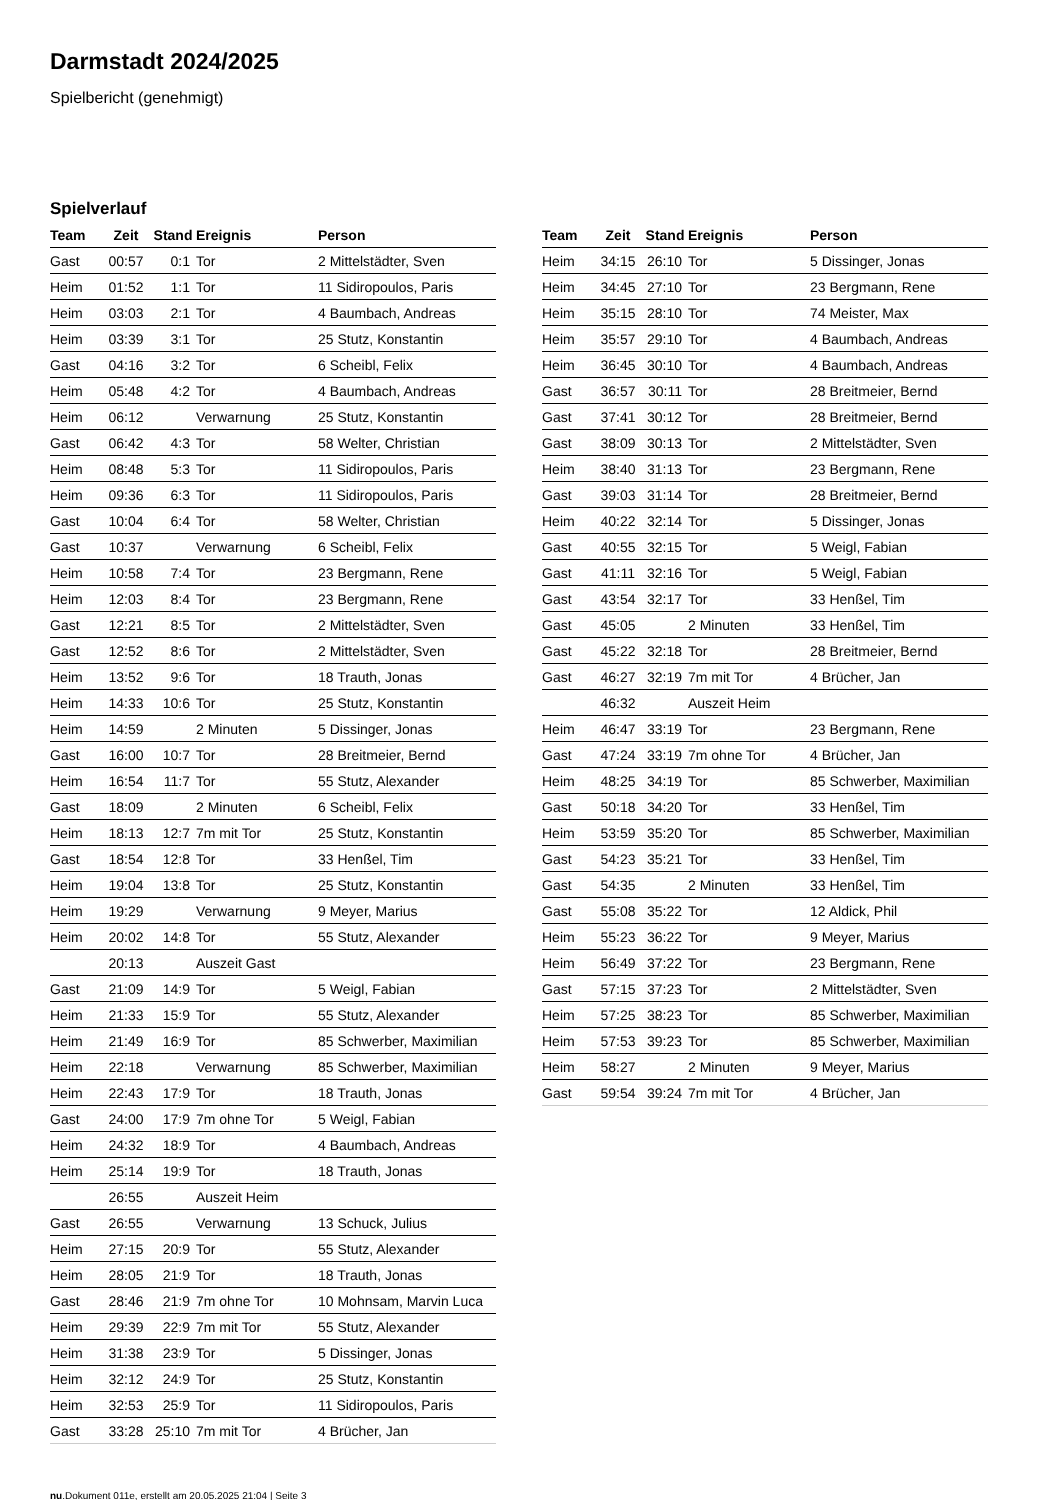Darmstadt 2024/2025
Spielbericht (genehmigt)
Spielverlauf
| Team | Zeit | Stand | Ereignis | Person |
| --- | --- | --- | --- | --- |
| Gast | 00:57 | 0:1 | Tor | 2 Mittelstädter, Sven |
| Heim | 01:52 | 1:1 | Tor | 11 Sidiropoulos, Paris |
| Heim | 03:03 | 2:1 | Tor | 4 Baumbach, Andreas |
| Heim | 03:39 | 3:1 | Tor | 25 Stutz, Konstantin |
| Gast | 04:16 | 3:2 | Tor | 6 Scheibl, Felix |
| Heim | 05:48 | 4:2 | Tor | 4 Baumbach, Andreas |
| Heim | 06:12 | | Verwarnung | 25 Stutz, Konstantin |
| Gast | 06:42 | 4:3 | Tor | 58 Welter, Christian |
| Heim | 08:48 | 5:3 | Tor | 11 Sidiropoulos, Paris |
| Heim | 09:36 | 6:3 | Tor | 11 Sidiropoulos, Paris |
| Gast | 10:04 | 6:4 | Tor | 58 Welter, Christian |
| Gast | 10:37 | | Verwarnung | 6 Scheibl, Felix |
| Heim | 10:58 | 7:4 | Tor | 23 Bergmann, Rene |
| Heim | 12:03 | 8:4 | Tor | 23 Bergmann, Rene |
| Gast | 12:21 | 8:5 | Tor | 2 Mittelstädter, Sven |
| Gast | 12:52 | 8:6 | Tor | 2 Mittelstädter, Sven |
| Heim | 13:52 | 9:6 | Tor | 18 Trauth, Jonas |
| Heim | 14:33 | 10:6 | Tor | 25 Stutz, Konstantin |
| Heim | 14:59 | | 2 Minuten | 5 Dissinger, Jonas |
| Gast | 16:00 | 10:7 | Tor | 28 Breitmeier, Bernd |
| Heim | 16:54 | 11:7 | Tor | 55 Stutz, Alexander |
| Gast | 18:09 | | 2 Minuten | 6 Scheibl, Felix |
| Heim | 18:13 | 12:7 | 7m mit Tor | 25 Stutz, Konstantin |
| Gast | 18:54 | 12:8 | Tor | 33 Henßel, Tim |
| Heim | 19:04 | 13:8 | Tor | 25 Stutz, Konstantin |
| Heim | 19:29 | | Verwarnung | 9 Meyer, Marius |
| Heim | 20:02 | 14:8 | Tor | 55 Stutz, Alexander |
| | 20:13 | | Auszeit Gast | |
| Gast | 21:09 | 14:9 | Tor | 5 Weigl, Fabian |
| Heim | 21:33 | 15:9 | Tor | 55 Stutz, Alexander |
| Heim | 21:49 | 16:9 | Tor | 85 Schwerber, Maximilian |
| Heim | 22:18 | | Verwarnung | 85 Schwerber, Maximilian |
| Heim | 22:43 | 17:9 | Tor | 18 Trauth, Jonas |
| Gast | 24:00 | 17:9 | 7m ohne Tor | 5 Weigl, Fabian |
| Heim | 24:32 | 18:9 | Tor | 4 Baumbach, Andreas |
| Heim | 25:14 | 19:9 | Tor | 18 Trauth, Jonas |
| | 26:55 | | Auszeit Heim | |
| Gast | 26:55 | | Verwarnung | 13 Schuck, Julius |
| Heim | 27:15 | 20:9 | Tor | 55 Stutz, Alexander |
| Heim | 28:05 | 21:9 | Tor | 18 Trauth, Jonas |
| Gast | 28:46 | 21:9 | 7m ohne Tor | 10 Mohnsam, Marvin Luca |
| Heim | 29:39 | 22:9 | 7m mit Tor | 55 Stutz, Alexander |
| Heim | 31:38 | 23:9 | Tor | 5 Dissinger, Jonas |
| Heim | 32:12 | 24:9 | Tor | 25 Stutz, Konstantin |
| Heim | 32:53 | 25:9 | Tor | 11 Sidiropoulos, Paris |
| Gast | 33:28 | 25:10 | 7m mit Tor | 4 Brücher, Jan |
| Team | Zeit | Stand | Ereignis | Person |
| --- | --- | --- | --- | --- |
| Heim | 34:15 | 26:10 | Tor | 5 Dissinger, Jonas |
| Heim | 34:45 | 27:10 | Tor | 23 Bergmann, Rene |
| Heim | 35:15 | 28:10 | Tor | 74 Meister, Max |
| Heim | 35:57 | 29:10 | Tor | 4 Baumbach, Andreas |
| Heim | 36:45 | 30:10 | Tor | 4 Baumbach, Andreas |
| Gast | 36:57 | 30:11 | Tor | 28 Breitmeier, Bernd |
| Gast | 37:41 | 30:12 | Tor | 28 Breitmeier, Bernd |
| Gast | 38:09 | 30:13 | Tor | 2 Mittelstädter, Sven |
| Heim | 38:40 | 31:13 | Tor | 23 Bergmann, Rene |
| Gast | 39:03 | 31:14 | Tor | 28 Breitmeier, Bernd |
| Heim | 40:22 | 32:14 | Tor | 5 Dissinger, Jonas |
| Gast | 40:55 | 32:15 | Tor | 5 Weigl, Fabian |
| Gast | 41:11 | 32:16 | Tor | 5 Weigl, Fabian |
| Gast | 43:54 | 32:17 | Tor | 33 Henßel, Tim |
| Gast | 45:05 | | 2 Minuten | 33 Henßel, Tim |
| Gast | 45:22 | 32:18 | Tor | 28 Breitmeier, Bernd |
| Gast | 46:27 | 32:19 | 7m mit Tor | 4 Brücher, Jan |
| | 46:32 | | Auszeit Heim | |
| Heim | 46:47 | 33:19 | Tor | 23 Bergmann, Rene |
| Gast | 47:24 | 33:19 | 7m ohne Tor | 4 Brücher, Jan |
| Heim | 48:25 | 34:19 | Tor | 85 Schwerber, Maximilian |
| Gast | 50:18 | 34:20 | Tor | 33 Henßel, Tim |
| Heim | 53:59 | 35:20 | Tor | 85 Schwerber, Maximilian |
| Gast | 54:23 | 35:21 | Tor | 33 Henßel, Tim |
| Gast | 54:35 | | 2 Minuten | 33 Henßel, Tim |
| Gast | 55:08 | 35:22 | Tor | 12 Aldick, Phil |
| Heim | 55:23 | 36:22 | Tor | 9 Meyer, Marius |
| Heim | 56:49 | 37:22 | Tor | 23 Bergmann, Rene |
| Gast | 57:15 | 37:23 | Tor | 2 Mittelstädter, Sven |
| Heim | 57:25 | 38:23 | Tor | 85 Schwerber, Maximilian |
| Heim | 57:53 | 39:23 | Tor | 85 Schwerber, Maximilian |
| Heim | 58:27 | | 2 Minuten | 9 Meyer, Marius |
| Gast | 59:54 | 39:24 | 7m mit Tor | 4 Brücher, Jan |
nu.Dokument 011e, erstellt am 20.05.2025 21:04 | Seite 3